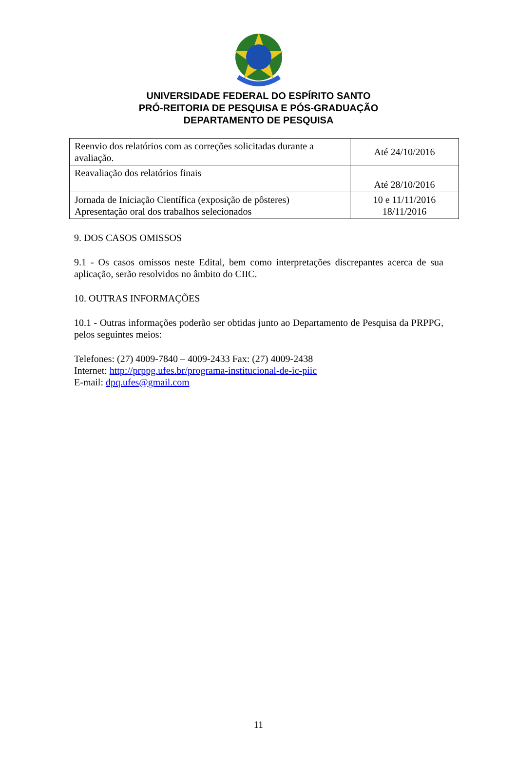UNIVERSIDADE FEDERAL DO ESPÍRITO SANTO
PRÓ-REITORIA DE PESQUISA E PÓS-GRADUAÇÃO
DEPARTAMENTO DE PESQUISA
| Reenvio dos relatórios com as correções solicitadas durante a avaliação. | Até 24/10/2016 |
| Reavaliação dos relatórios finais | Até 28/10/2016 |
| Jornada de Iniciação Científica (exposição de pôsteres) Apresentação oral dos trabalhos selecionados | 10 e 11/11/2016 18/11/2016 |
9. DOS CASOS OMISSOS
9.1 - Os casos omissos neste Edital, bem como interpretações discrepantes acerca de sua aplicação, serão resolvidos no âmbito do CIIC.
10. OUTRAS INFORMAÇÕES
10.1 - Outras informações poderão ser obtidas junto ao Departamento de Pesquisa da PRPPG, pelos seguintes meios:
Telefones: (27) 4009-7840 – 4009-2433 Fax: (27) 4009-2438
Internet: http://prppg.ufes.br/programa-institucional-de-ic-piic
E-mail: dpq.ufes@gmail.com
11